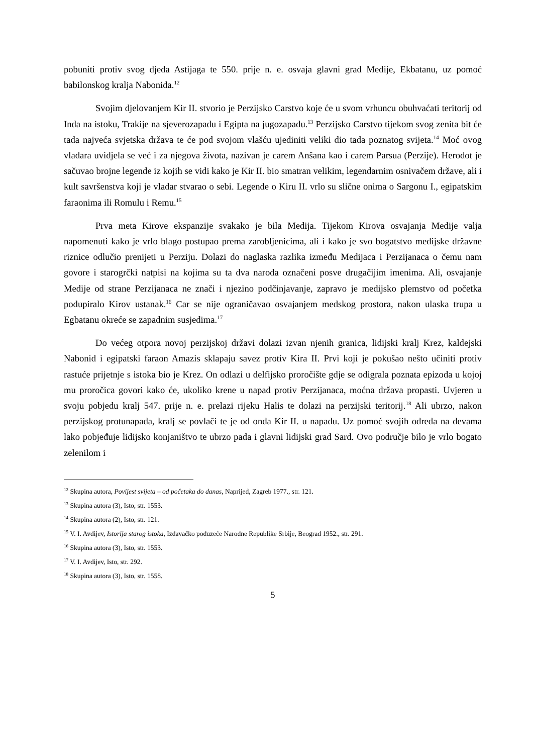pobuniti protiv svog djeda Astijaga te 550. prije n. e. osvaja glavni grad Medije, Ekbatanu, uz pomoć babilonskog kralja Nabonida.<sup>12</sup>
Svojim djelovanjem Kir II. stvorio je Perzijsko Carstvo koje će u svom vrhuncu obuhvaćati teritorij od Inda na istoku, Trakije na sjeverozapadu i Egipta na jugozapadu.<sup>13</sup> Perzijsko Carstvo tijekom svog zenita bit će tada najveća svjetska država te će pod svojom vlašću ujediniti veliki dio tada poznatog svijeta.<sup>14</sup> Moć ovog vladara uvidjela se već i za njegova života, nazivan je carem Anšana kao i carem Parsua (Perzije). Herodot je sačuvao brojne legende iz kojih se vidi kako je Kir II. bio smatran velikim, legendarnim osnivačem države, ali i kult savršenstva koji je vladar stvarao o sebi. Legende o Kiru II. vrlo su slične onima o Sargonu I., egipatskim faraonima ili Romulu i Remu.<sup>15</sup>
Prva meta Kirove ekspanzije svakako je bila Medija. Tijekom Kirova osvajanja Medije valja napomenuti kako je vrlo blago postupao prema zarobljenicima, ali i kako je svo bogatstvo medijske državne riznice odlučio prenijeti u Perziju. Dolazi do naglaska razlika između Medijaca i Perzijanaca o čemu nam govore i starogrčki natpisi na kojima su ta dva naroda označeni posve drugačijim imenima. Ali, osvajanje Medije od strane Perzijanaca ne znači i njezino podčinjavanje, zapravo je medijsko plemstvo od početka podupiralo Kirov ustanak.<sup>16</sup> Car se nije ograničavao osvajanjem medskog prostora, nakon ulaska trupa u Egbatanu okreće se zapadnim susjedima.<sup>17</sup>
Do većeg otpora novoj perzijskoj državi dolazi izvan njenih granica, lidijski kralj Krez, kaldejski Nabonid i egipatski faraon Amazis sklapaju savez protiv Kira II. Prvi koji je pokušao nešto učiniti protiv rastuće prijetnje s istoka bio je Krez. On odlazi u delfijsko proročište gdje se odigrala poznata epizoda u kojoj mu proročica govori kako će, ukoliko krene u napad protiv Perzijanaca, moćna država propasti. Uvjeren u svoju pobjedu kralj 547. prije n. e. prelazi rijeku Halis te dolazi na perzijski teritorij.<sup>18</sup> Ali ubrzo, nakon perzijskog protunapada, kralj se povlači te je od onda Kir II. u napadu. Uz pomoć svojih odreda na devama lako pobjeđuje lidijsko konjaništvo te ubrzo pada i glavni lidijski grad Sard. Ovo područje bilo je vrlo bogato zelenilom i
<sup>12</sup> Skupina autora, Povijest svijeta – od početaka do danas, Naprijed, Zagreb 1977., str. 121.
<sup>13</sup> Skupina autora (3), Isto, str. 1553.
<sup>14</sup> Skupina autora (2), Isto, str. 121.
<sup>15</sup> V. I. Avdijev, Istorija starog istoka, Izdavačko poduzeće Narodne Republike Srbije, Beograd 1952., str. 291.
<sup>16</sup> Skupina autora (3), Isto, str. 1553.
<sup>17</sup> V. I. Avdijev, Isto, str. 292.
<sup>18</sup> Skupina autora (3), Isto, str. 1558.
5